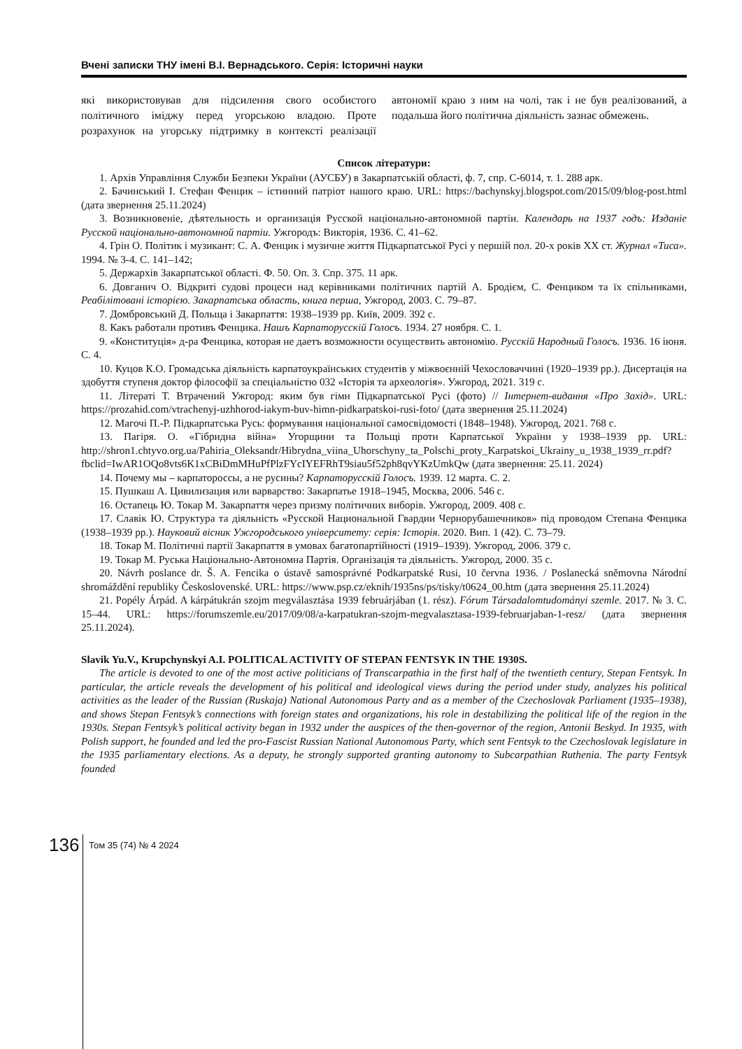Вчені записки ТНУ імені В.І. Вернадського. Серія: Історичні науки
які використовував для підсилення свого особистого політичного іміджу перед угорською владою. Проте розрахунок на угорську підтримку в контексті реалізації автономії краю з ним на чолі, так і не був реалізований, а подальша його політична діяльність зазнає обмежень.
Список літератури:
1. Архів Управління Служби Безпеки України (АУСБУ) в Закарпатській області, ф. 7, спр. С-6014, т. 1. 288 арк.
2. Бачинський І. Стефан Фенцик – істинний патріот нашого краю. URL: https://bachynskyj.blogspot.com/2015/09/blog-post.html (дата звернення 25.11.2024)
3. Возникновеніе, дѣятельность и организація Русской національно-автономной партіи. Календарь на 1937 годъ: Изданіе Русской національно-автономной партіи. Ужгородъ: Викторія, 1936. С. 41–62.
4. Грін О. Політик і музикант: С. А. Фенцик і музичне життя Підкарпатської Русі у першій пол. 20-х років ХХ ст. Журнал «Тиса». 1994. № 3-4. С. 141–142;
5. Держархів Закарпатської області. Ф. 50. Оп. 3. Спр. 375. 11 арк.
6. Довганич О. Відкриті судові процеси над керівниками політичних партій А. Бродієм, С. Фенциком та їх спільниками, Реабілітовані історією. Закарпатська область, книга перша, Ужгород, 2003. С. 79–87.
7. Домбровський Д. Польща і Закарпаття: 1938–1939 рр. Київ, 2009. 392 с.
8. Какъ работали противъ Фенцика. Нашъ Карпаторусскій Голосъ. 1934. 27 ноября. С. 1.
9. «Конституція» д-ра Фенцика, которая не даетъ возможности осуществить автономію. Русскій Народный Голосъ. 1936. 16 іюня. С. 4.
10. Куцов К.О. Громадська діяльність карпатоукраїнських студентів у міжвоєнній Чехословаччині (1920–1939 рр.). Дисертація на здобуття ступеня доктор філософії за спеціальністю 032 «Історія та археологія». Ужгород, 2021. 319 с.
11. Літераті Т. Втрачений Ужгород: яким був гімн Підкарпатської Русі (фото) // Інтернет-видання «Про Захід». URL: https://prozahid.com/vtrachenyj-uzhhorod-iakym-buv-himn-pidkarpatskoi-rusi-foto/ (дата звернення 25.11.2024)
12. Магочі П.-Р. Підкарпатська Русь: формування національної самосвідомості (1848–1948). Ужгород, 2021. 768 с.
13. Пагіря. О. «Гібридна війна» Угорщини та Польщі проти Карпатської України у 1938–1939 рр. URL: http://shron1.chtyvo.org.ua/Pahiria_Oleksandr/Hibrydna_viina_Uhorschyny_ta_Polschi_proty_Karpatskoi_Ukrainy_u_1938_1939_rr.pdf?fbclid=IwAR1OQo8vts6K1xCBiDmMHuPfPlzFYcIYEFRhT9siau5f52ph8qvYKzUmkQw (дата звернення: 25.11. 2024)
14. Почему мы – карпатороссы, а не русины? Карпаторусскій Голосъ. 1939. 12 марта. С. 2.
15. Пушкаш А. Цивилизация или варварство: Закарпатье 1918–1945, Москва, 2006. 546 с.
16. Остапець Ю. Токар М. Закарпаття через призму політичних виборів. Ужгород, 2009. 408 с.
17. Славік Ю. Структура та діяльність «Русской Национальной Гвардии Чернорубашечников» під проводом Степана Фенцика (1938–1939 рр.). Науковий вісник Ужгородського університету: серія: Історія. 2020. Вип. 1 (42). С. 73–79.
18. Токар М. Політичні партії Закарпаття в умовах багатопартійності (1919–1939). Ужгород, 2006. 379 с.
19. Токар М. Руська Національно-Автономна Партія. Організація та діяльність. Ужгород, 2000. 35 с.
20. Návrh poslance dr. Š. A. Fencika o ústavě samosprávné Podkarpatské Rusi, 10 června 1936. / Poslanecká sněmovna Národní shromáždění republiky Československé. URL: https://www.psp.cz/eknih/1935ns/ps/tisky/t0624_00.htm (дата звернення 25.11.2024)
21. Popély Árpád. A kárpátukrán szojm megválasztása 1939 februárjában (1. rész). Fórum Társadalomtudományi szemle. 2017. № 3. С. 15–44. URL: https://forumszemle.eu/2017/09/08/a-karpatukran-szojm-megvalasztasa-1939-februarjaban-1-resz/ (дата звернення 25.11.2024).
Slavik Yu.V., Krupchynskyi A.I. POLITICAL ACTIVITY OF STEPAN FENTSYK IN THE 1930S.
The article is devoted to one of the most active politicians of Transcarpathia in the first half of the twentieth century, Stepan Fentsyk. In particular, the article reveals the development of his political and ideological views during the period under study, analyzes his political activities as the leader of the Russian (Ruskaja) National Autonomous Party and as a member of the Czechoslovak Parliament (1935–1938), and shows Stepan Fentsyk’s connections with foreign states and organizations, his role in destabilizing the political life of the region in the 1930s. Stepan Fentsyk’s political activity began in 1932 under the auspices of the then-governor of the region, Antonii Beskyd. In 1935, with Polish support, he founded and led the pro-Fascist Russian National Autonomous Party, which sent Fentsyk to the Czechoslovak legislature in the 1935 parliamentary elections. As a deputy, he strongly supported granting autonomy to Subcarpathian Ruthenia. The party Fentsyk founded
136
Том 35 (74) № 4 2024